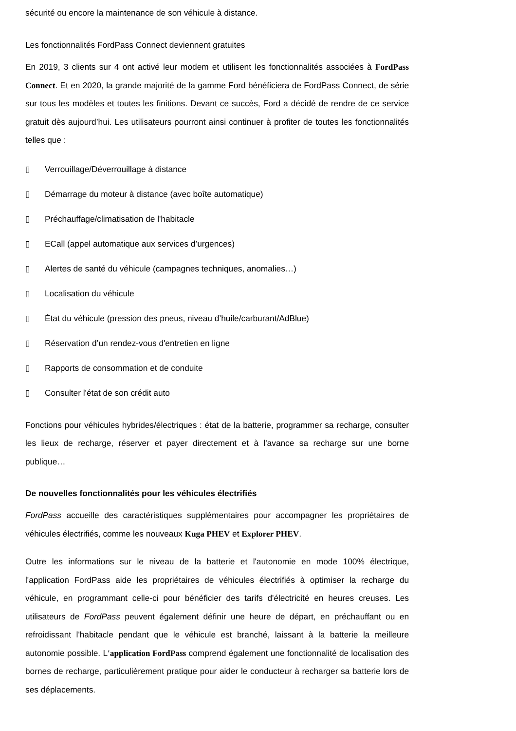sécurité ou encore la maintenance de son véhicule à distance.
Les fonctionnalités FordPass Connect deviennent gratuites
En 2019, 3 clients sur 4 ont activé leur modem et utilisent les fonctionnalités associées à FordPass Connect. Et en 2020, la grande majorité de la gamme Ford bénéficiera de FordPass Connect, de série sur tous les modèles et toutes les finitions. Devant ce succès, Ford a décidé de rendre de ce service gratuit dès aujourd’hui. Les utilisateurs pourront ainsi continuer à profiter de toutes les fonctionnalités telles que :
▯ Verrouillage/Déverrouillage à distance
▯ Démarrage du moteur à distance (avec boîte automatique)
▯ Préchauffage/climatisation de l'habitacle
▯ ECall (appel automatique aux services d’urgences)
▯ Alertes de santé du véhicule (campagnes techniques, anomalies…)
▯ Localisation du véhicule
▯ État du véhicule (pression des pneus, niveau d’huile/carburant/AdBlue)
▯ Réservation d’un rendez-vous d'entretien en ligne
▯ Rapports de consommation et de conduite
▯ Consulter l'état de son crédit auto
Fonctions pour véhicules hybrides/électriques : état de la batterie, programmer sa recharge, consulter les lieux de recharge, réserver et payer directement et à l'avance sa recharge sur une borne publique…
De nouvelles fonctionnalités pour les véhicules électrifiés
FordPass accueille des caractéristiques supplémentaires pour accompagner les propriétaires de véhicules électrifiés, comme les nouveaux Kuga PHEV et Explorer PHEV.
Outre les informations sur le niveau de la batterie et l'autonomie en mode 100% électrique, l'application FordPass aide les propriétaires de véhicules électrifiés à optimiser la recharge du véhicule, en programmant celle-ci pour bénéficier des tarifs d'électricité en heures creuses. Les utilisateurs de FordPass peuvent également définir une heure de départ, en préchauffant ou en refroidissant l'habitacle pendant que le véhicule est branché, laissant à la batterie la meilleure autonomie possible. L'application FordPass comprend également une fonctionnalité de localisation des bornes de recharge, particulièrement pratique pour aider le conducteur à recharger sa batterie lors de ses déplacements.